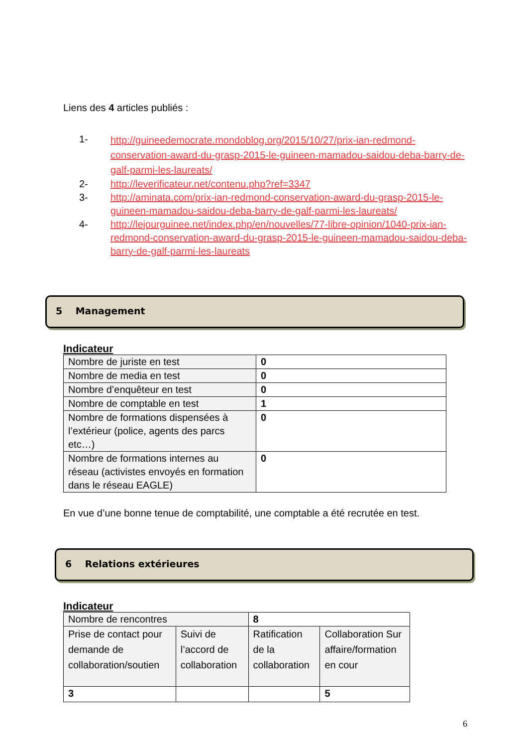Liens des 4 articles publiés :
1- http://guineedemocrate.mondoblog.org/2015/10/27/prix-ian-redmond-conservation-award-du-grasp-2015-le-guineen-mamadou-saidou-deba-barry-de-galf-parmi-les-laureats/
2- http://leverificateur.net/contenu.php?ref=3347
3- http://aminata.com/prix-ian-redmond-conservation-award-du-grasp-2015-le-guineen-mamadou-saidou-deba-barry-de-galf-parmi-les-laureats/
4- http://lejourguinee.net/index.php/en/nouvelles/77-libre-opinion/1040-prix-ian-redmond-conservation-award-du-grasp-2015-le-guineen-mamadou-saidou-deba-barry-de-galf-parmi-les-laureats
5 Management
Indicateur
| Nombre de juriste en test | 0 |
| Nombre de media en test | 0 |
| Nombre d’enquêteur en test | 0 |
| Nombre de comptable en test | 1 |
| Nombre de formations dispensées à l’extérieur (police, agents des parcs etc…) | 0 |
| Nombre de formations internes au réseau (activistes envoyés en formation dans le réseau EAGLE) | 0 |
En vue d’une bonne tenue de comptabilité, une comptable a été recrutée en test.
6 Relations extérieures
Indicateur
| Nombre de rencontres | | 8 | |
| Prise de contact pour demande de collaboration/soutien | Suivi de l’accord de collaboration | Ratification de la collaboration | Collaboration Sur affaire/formation en cour |
| 3 | | | 5 |
6